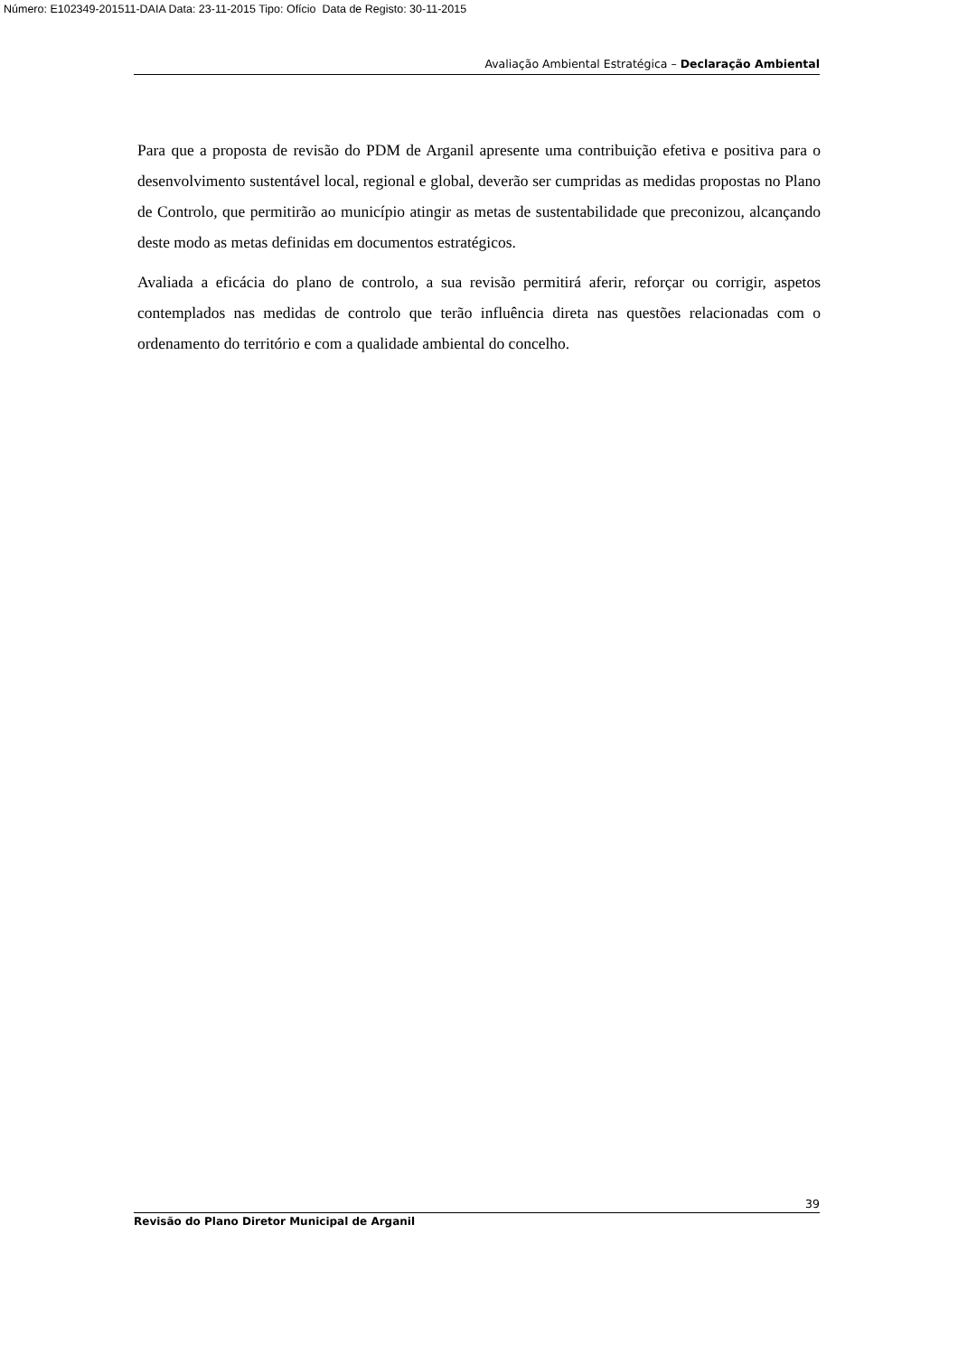Número: E102349-201511-DAIA Data: 23-11-2015 Tipo: Ofício Data de Registo: 30-11-2015
Avaliação Ambiental Estratégica – Declaração Ambiental
Para que a proposta de revisão do PDM de Arganil apresente uma contribuição efetiva e positiva para o desenvolvimento sustentável local, regional e global, deverão ser cumpridas as medidas propostas no Plano de Controlo, que permitirão ao município atingir as metas de sustentabilidade que preconizou, alcançando deste modo as metas definidas em documentos estratégicos.
Avaliada a eficácia do plano de controlo, a sua revisão permitirá aferir, reforçar ou corrigir, aspetos contemplados nas medidas de controlo que terão influência direta nas questões relacionadas com o ordenamento do território e com a qualidade ambiental do concelho.
39
Revisão do Plano Diretor Municipal de Arganil